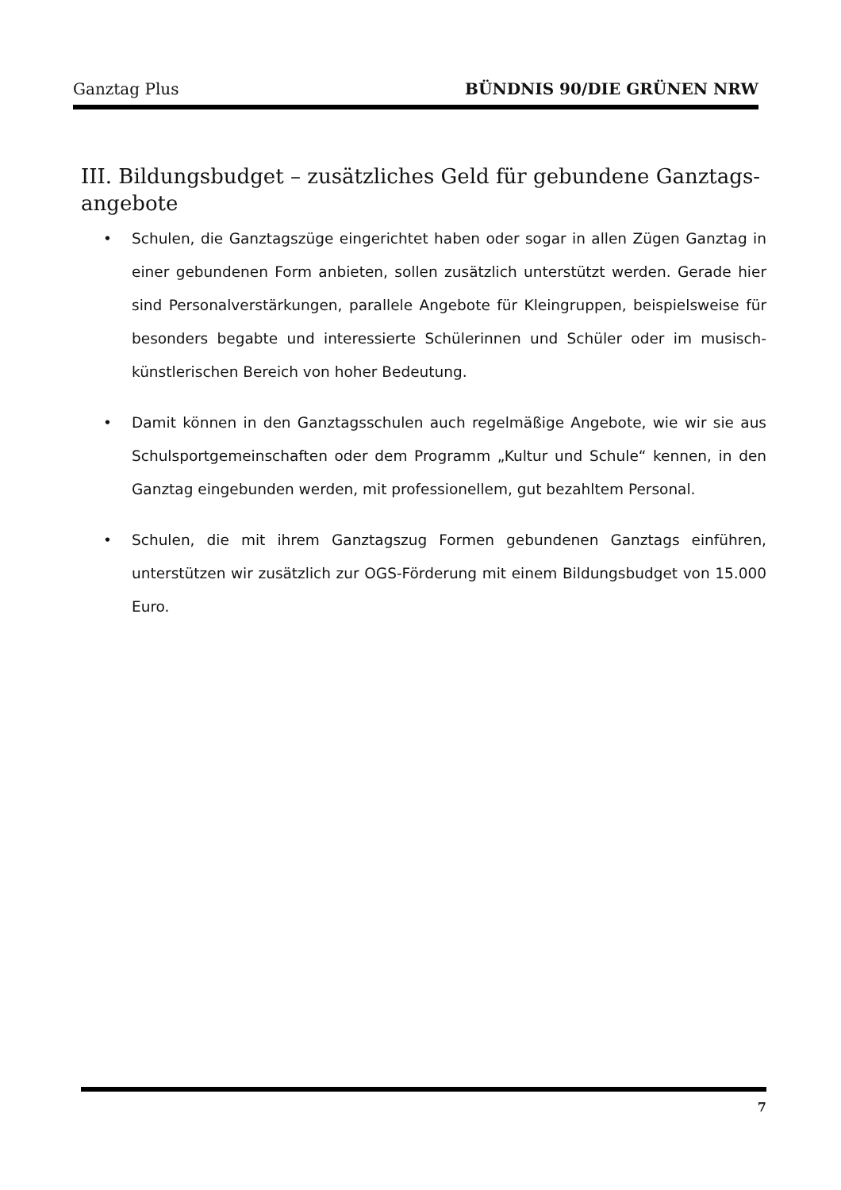Ganztag Plus BÜNDNIS 90/DIE GRÜNEN NRW
III. Bildungsbudget – zusätzliches Geld für gebundene Ganztags-angebote
• Schulen, die Ganztagszüge eingerichtet haben oder sogar in allen Zügen Ganztag in einer gebundenen Form anbieten, sollen zusätzlich unterstützt werden. Gerade hier sind Personalverstärkungen, parallele Angebote für Kleingruppen, beispielsweise für besonders begabte und interessierte Schülerinnen und Schüler oder im musisch-künstlerischen Bereich von hoher Bedeutung.
• Damit können in den Ganztagsschulen auch regelmäßige Angebote, wie wir sie aus Schulsportgemeinschaften oder dem Programm „Kultur und Schule“ kennen, in den Ganztag eingebunden werden, mit professionellem, gut bezahltem Personal.
• Schulen, die mit ihrem Ganztagszug Formen gebundenen Ganztags einführen, unterstützen wir zusätzlich zur OGS-Förderung mit einem Bildungsbudget von 15.000 Euro.
7